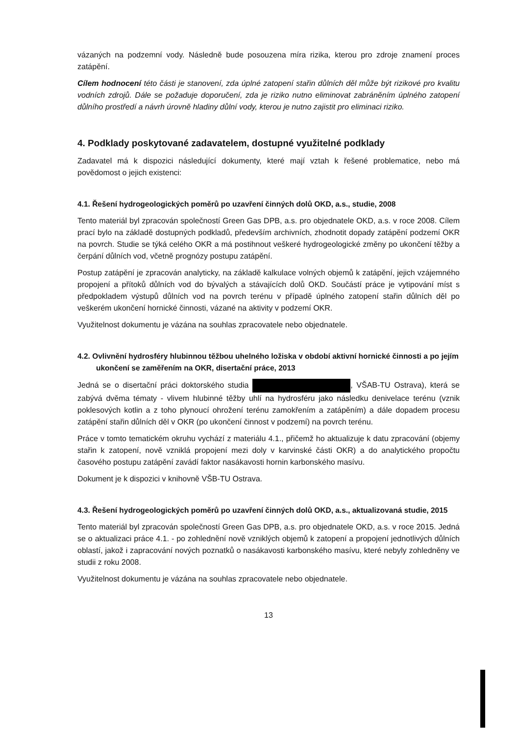vázaných na podzemní vody. Následně bude posouzena míra rizika, kterou pro zdroje znamení proces zatápění.
Cílem hodnocení této části je stanovení, zda úplné zatopení stařin důlních děl může být rizikové pro kvalitu vodních zdrojů. Dále se požaduje doporučení, zda je riziko nutno eliminovat zabráněním úplného zatopení důlního prostředí a návrh úrovně hladiny důlní vody, kterou je nutno zajistit pro eliminaci riziko.
4. Podklady poskytované zadavatelem, dostupné využitelné podklady
Zadavatel má k dispozici následující dokumenty, které mají vztah k řešené problematice, nebo má povědomost o jejich existenci:
4.1. Řešení hydrogeologických poměrů po uzavření činných dolů OKD, a.s., studie, 2008
Tento materiál byl zpracován společností Green Gas DPB, a.s. pro objednatele OKD, a.s. v roce 2008. Cílem prací bylo na základě dostupných podkladů, především archivních, zhodnotit dopady zatápění podzemí OKR na povrch. Studie se týká celého OKR a má postihnout veškeré hydrogeologické změny po ukončení těžby a čerpání důlních vod, včetně prognózy postupu zatápění.
Postup zatápění je zpracován analyticky, na základě kalkulace volných objemů k zatápění, jejich vzájemného propojení a přítoků důlních vod do bývalých a stávajících dolů OKD. Součástí práce je vytipování míst s předpokladem výstupů důlních vod na povrch terénu v případě úplného zatopení stařin důlních děl po veškerém ukončení hornické činnosti, vázané na aktivity v podzemí OKR.
Využitelnost dokumentu je vázána na souhlas zpracovatele nebo objednatele.
4.2. Ovlivnění hydrosféry hlubinnou těžbou uhelného ložiska v období aktivní hornické činnosti a po jejím ukončení se zaměřením na OKR, disertační práce, 2013
Jedná se o disertační práci doktorského studia , VŠAB-TU Ostrava), která se zabývá dvěma tématy - vlivem hlubinné těžby uhlí na hydrosféru jako následku denivelace terénu (vznik poklesových kotlin a z toho plynoucí ohrožení terénu zamokřením a zatápěním) a dále dopadem procesu zatápění stařin důlních děl v OKR (po ukončení činnost v podzemí) na povrch terénu.
Práce v tomto tematickém okruhu vychází z materiálu 4.1., přičemž ho aktualizuje k datu zpracování (objemy stařin k zatopení, nově vzniklá propojení mezi doly v karvinské části OKR) a do analytického propočtu časového postupu zatápění zavádí faktor nasákavosti hornin karbonského masívu.
Dokument je k dispozici v knihovně VŠB-TU Ostrava.
4.3. Řešení hydrogeologických poměrů po uzavření činných dolů OKD, a.s., aktualizovaná studie, 2015
Tento materiál byl zpracován společností Green Gas DPB, a.s. pro objednatele OKD, a.s. v roce 2015. Jedná se o aktualizaci práce 4.1. - po zohlednění nově vzniklých objemů k zatopení a propojení jednotlivých důlních oblastí, jakož i zapracování nových poznatků o nasákavosti karbonského masívu, které nebyly zohledněny ve studii z roku 2008.
Využitelnost dokumentu je vázána na souhlas zpracovatele nebo objednatele.
13